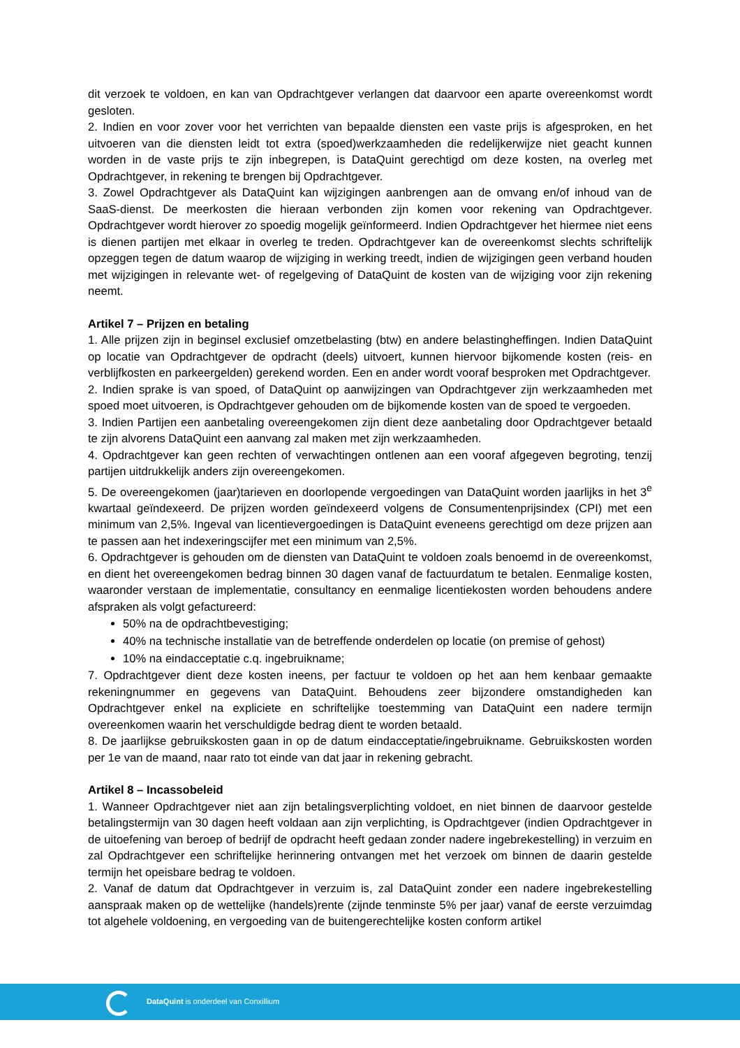dit verzoek te voldoen, en kan van Opdrachtgever verlangen dat daarvoor een aparte overeenkomst wordt gesloten.
2. Indien en voor zover voor het verrichten van bepaalde diensten een vaste prijs is afgesproken, en het uitvoeren van die diensten leidt tot extra (spoed)werkzaamheden die redelijkerwijze niet geacht kunnen worden in de vaste prijs te zijn inbegrepen, is DataQuint gerechtigd om deze kosten, na overleg met Opdrachtgever, in rekening te brengen bij Opdrachtgever.
3. Zowel Opdrachtgever als DataQuint kan wijzigingen aanbrengen aan de omvang en/of inhoud van de SaaS-dienst. De meerkosten die hieraan verbonden zijn komen voor rekening van Opdrachtgever. Opdrachtgever wordt hierover zo spoedig mogelijk geïnformeerd. Indien Opdrachtgever het hiermee niet eens is dienen partijen met elkaar in overleg te treden. Opdrachtgever kan de overeenkomst slechts schriftelijk opzeggen tegen de datum waarop de wijziging in werking treedt, indien de wijzigingen geen verband houden met wijzigingen in relevante wet- of regelgeving of DataQuint de kosten van de wijziging voor zijn rekening neemt.
Artikel 7 – Prijzen en betaling
1. Alle prijzen zijn in beginsel exclusief omzetbelasting (btw) en andere belastingheffingen. Indien DataQuint op locatie van Opdrachtgever de opdracht (deels) uitvoert, kunnen hiervoor bijkomende kosten (reis- en verblijfkosten en parkeergelden) gerekend worden. Een en ander wordt vooraf besproken met Opdrachtgever.
2. Indien sprake is van spoed, of DataQuint op aanwijzingen van Opdrachtgever zijn werkzaamheden met spoed moet uitvoeren, is Opdrachtgever gehouden om de bijkomende kosten van de spoed te vergoeden.
3. Indien Partijen een aanbetaling overeengekomen zijn dient deze aanbetaling door Opdrachtgever betaald te zijn alvorens DataQuint een aanvang zal maken met zijn werkzaamheden.
4. Opdrachtgever kan geen rechten of verwachtingen ontlenen aan een vooraf afgegeven begroting, tenzij partijen uitdrukkelijk anders zijn overeengekomen.
5. De overeengekomen (jaar)tarieven en doorlopende vergoedingen van DataQuint worden jaarlijks in het 3<sup>e</sup> kwartaal geïndexeerd. De prijzen worden geïndexeerd volgens de Consumentenprijsindex (CPI) met een minimum van 2,5%. Ingeval van licentievergoedingen is DataQuint eveneens gerechtigd om deze prijzen aan te passen aan het indexeringscijfer met een minimum van 2,5%.
6. Opdrachtgever is gehouden om de diensten van DataQuint te voldoen zoals benoemd in de overeenkomst, en dient het overeengekomen bedrag binnen 30 dagen vanaf de factuurdatum te betalen. Eenmalige kosten, waaronder verstaan de implementatie, consultancy en eenmalige licentiekosten worden behoudens andere afspraken als volgt gefactureerd:
50% na de opdrachtbevestiging;
40% na technische installatie van de betreffende onderdelen op locatie (on premise of gehost)
10% na eindacceptatie c.q. ingebruikname;
7. Opdrachtgever dient deze kosten ineens, per factuur te voldoen op het aan hem kenbaar gemaakte rekeningnummer en gegevens van DataQuint. Behoudens zeer bijzondere omstandigheden kan Opdrachtgever enkel na expliciete en schriftelijke toestemming van DataQuint een nadere termijn overeenkomen waarin het verschuldigde bedrag dient te worden betaald.
8. De jaarlijkse gebruikskosten gaan in op de datum eindacceptatie/ingebruikname. Gebruikskosten worden per 1e van de maand, naar rato tot einde van dat jaar in rekening gebracht.
Artikel 8 – Incassobeleid
1. Wanneer Opdrachtgever niet aan zijn betalingsverplichting voldoet, en niet binnen de daarvoor gestelde betalingstermijn van 30 dagen heeft voldaan aan zijn verplichting, is Opdrachtgever (indien Opdrachtgever in de uitoefening van beroep of bedrijf de opdracht heeft gedaan zonder nadere ingebrekestelling) in verzuim en zal Opdrachtgever een schriftelijke herinnering ontvangen met het verzoek om binnen de daarin gestelde termijn het opeisbare bedrag te voldoen.
2. Vanaf de datum dat Opdrachtgever in verzuim is, zal DataQuint zonder een nadere ingebrekestelling aanspraak maken op de wettelijke (handels)rente (zijnde tenminste 5% per jaar) vanaf de eerste verzuimdag tot algehele voldoening, en vergoeding van de buitengerechtelijke kosten conform artikel
DataQuint is onderdeel van Conxillium